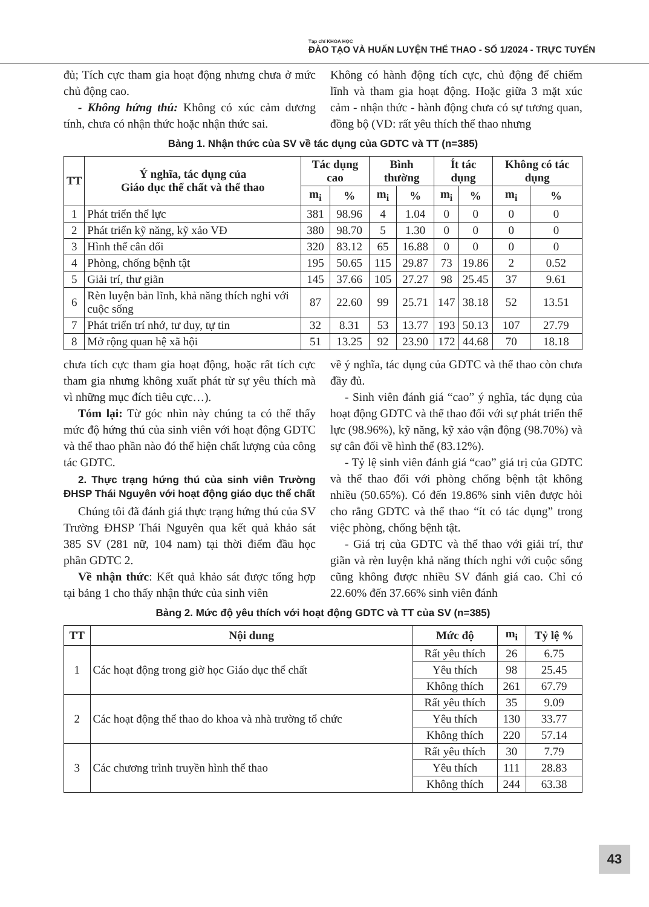Tạp chí KHOA HỌC
ĐÀO TẠO VÀ HUẤN LUYỆN THỂ THAO - SỐ 1/2024 - TRỰC TUYẾN
đủ; Tích cực tham gia hoạt động nhưng chưa ở mức chủ động cao.
- Không hứng thú: Không có xúc cảm dương tính, chưa có nhận thức hoặc nhận thức sai.
Không có hành động tích cực, chủ động để chiếm lĩnh và tham gia hoạt động. Hoặc giữa 3 mặt xúc cảm - nhận thức - hành động chưa có sự tương quan, đồng bộ (VD: rất yêu thích thể thao nhưng
Bảng 1. Nhận thức của SV về tác dụng của GDTC và TT (n=385)
| TT | Ý nghĩa, tác dụng của Giáo dục thể chất và thể thao | Tác dụng cao | | Bình thường | | Ít tác dụng | | Không có tác dụng | |
| --- | --- | --- | --- | --- | --- | --- | --- | --- | --- |
| | | m<sub>i</sub> | % | m<sub>i</sub> | % | m<sub>i</sub> | % | m<sub>i</sub> | % |
| 1 | Phát triển thể lực | 381 | 98.96 | 4 | 1.04 | 0 | 0 | 0 | 0 |
| 2 | Phát triển kỹ năng, kỹ xảo VĐ | 380 | 98.70 | 5 | 1.30 | 0 | 0 | 0 | 0 |
| 3 | Hình thể cân đối | 320 | 83.12 | 65 | 16.88 | 0 | 0 | 0 | 0 |
| 4 | Phòng, chống bệnh tật | 195 | 50.65 | 115 | 29.87 | 73 | 19.86 | 2 | 0.52 |
| 5 | Giải trí, thư giãn | 145 | 37.66 | 105 | 27.27 | 98 | 25.45 | 37 | 9.61 |
| 6 | Rèn luyện bản lĩnh, khả năng thích nghi với cuộc sống | 87 | 22.60 | 99 | 25.71 | 147 | 38.18 | 52 | 13.51 |
| 7 | Phát triển trí nhớ, tư duy, tự tin | 32 | 8.31 | 53 | 13.77 | 193 | 50.13 | 107 | 27.79 |
| 8 | Mở rộng quan hệ xã hội | 51 | 13.25 | 92 | 23.90 | 172 | 44.68 | 70 | 18.18 |
chưa tích cực tham gia hoạt động, hoặc rất tích cực tham gia nhưng không xuất phát từ sự yêu thích mà vì những mục đích tiêu cực…).
Tóm lại: Từ góc nhìn này chúng ta có thể thấy mức độ hứng thú của sinh viên với hoạt động GDTC và thể thao phần nào đó thể hiện chất lượng của công tác GDTC.
2. Thực trạng hứng thú của sinh viên Trường ĐHSP Thái Nguyên với hoạt động giáo dục thể chất
Chúng tôi đã đánh giá thực trạng hứng thú của SV Trường ĐHSP Thái Nguyên qua kết quả khảo sát 385 SV (281 nữ, 104 nam) tại thời điểm đầu học phần GDTC 2.
Về nhận thức: Kết quả khảo sát được tổng hợp tại bảng 1 cho thấy nhận thức của sinh viên
về ý nghĩa, tác dụng của GDTC và thể thao còn chưa đầy đủ.
- Sinh viên đánh giá “cao” ý nghĩa, tác dụng của hoạt động GDTC và thể thao đối với sự phát triển thể lực (98.96%), kỹ năng, kỹ xảo vận động (98.70%) và sự cân đối về hình thể (83.12%).
- Tỷ lệ sinh viên đánh giá “cao” giá trị của GDTC và thể thao đối với phòng chống bệnh tật không nhiều (50.65%). Có đến 19.86% sinh viên được hỏi cho rằng GDTC và thể thao “ít có tác dụng” trong việc phòng, chống bệnh tật.
- Giá trị của GDTC và thể thao với giải trí, thư giãn và rèn luyện khả năng thích nghi với cuộc sống cũng không được nhiều SV đánh giá cao. Chỉ có 22.60% đến 37.66% sinh viên đánh
Bảng 2. Mức độ yêu thích với hoạt động GDTC và TT của SV (n=385)
| TT | Nội dung | Mức độ | m<sub>i</sub> | Tỷ lệ % |
| --- | --- | --- | --- | --- |
| 1 | Các hoạt động trong giờ học Giáo dục thể chất | Rất yêu thích | 26 | 6.75 |
| | | Yêu thích | 98 | 25.45 |
| | | Không thích | 261 | 67.79 |
| 2 | Các hoạt động thể thao do khoa và nhà trường tổ chức | Rất yêu thích | 35 | 9.09 |
| | | Yêu thích | 130 | 33.77 |
| | | Không thích | 220 | 57.14 |
| 3 | Các chương trình truyền hình thể thao | Rất yêu thích | 30 | 7.79 |
| | | Yêu thích | 111 | 28.83 |
| | | Không thích | 244 | 63.38 |
43